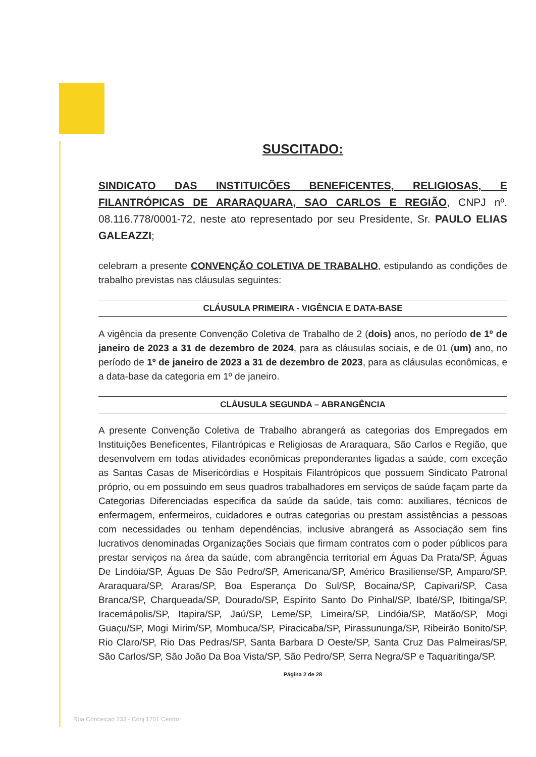SUSCITADO:
SINDICATO DAS INSTITUICÕES BENEFICENTES, RELIGIOSAS, E FILANTRÓPICAS DE ARARAQUARA, SAO CARLOS E REGIÃO, CNPJ nº. 08.116.778/0001-72, neste ato representado por seu Presidente, Sr. PAULO ELIAS GALEAZZI;
celebram a presente CONVENÇÃO COLETIVA DE TRABALHO, estipulando as condições de trabalho previstas nas cláusulas seguintes:
CLÁUSULA PRIMEIRA - VIGÊNCIA E DATA-BASE
A vigência da presente Convenção Coletiva de Trabalho de 2 (dois) anos, no período de 1º de janeiro de 2023 a 31 de dezembro de 2024, para as cláusulas sociais, e de 01 (um) ano, no período de 1º de janeiro de 2023 a 31 de dezembro de 2023, para as cláusulas econômicas, e a data-base da categoria em 1º de janeiro.
CLÁUSULA SEGUNDA – ABRANGÊNCIA
A presente Convenção Coletiva de Trabalho abrangerá as categorias dos Empregados em Instituições Beneficentes, Filantrópicas e Religiosas de Araraquara, São Carlos e Região, que desenvolvem em todas atividades econômicas preponderantes ligadas a saúde, com exceção as Santas Casas de Misericórdias e Hospitais Filantrópicos que possuem Sindicato Patronal próprio, ou em possuindo em seus quadros trabalhadores em serviços de saúde façam parte da Categorias Diferenciadas especifica da saúde da saúde, tais como: auxiliares, técnicos de enfermagem, enfermeiros, cuidadores e outras categorias ou prestam assistências a pessoas com necessidades ou tenham dependências, inclusive abrangerá as Associação sem fins lucrativos denominadas Organizações Sociais que firmam contratos com o poder públicos para prestar serviços na área da saúde, com abrangência territorial em Águas Da Prata/SP, Águas De Lindóia/SP, Águas De São Pedro/SP, Americana/SP, Américo Brasiliense/SP, Amparo/SP, Araraquara/SP, Araras/SP, Boa Esperança Do Sul/SP, Bocaina/SP, Capivari/SP, Casa Branca/SP, Charqueada/SP, Dourado/SP, Espírito Santo Do Pinhal/SP, Ibaté/SP, Ibitinga/SP, Iracemápolis/SP, Itapira/SP, Jaú/SP, Leme/SP, Limeira/SP, Lindóia/SP, Matão/SP, Mogi Guaçu/SP, Mogi Mirim/SP, Mombuca/SP, Piracicaba/SP, Pirassununga/SP, Ribeirão Bonito/SP, Rio Claro/SP, Rio Das Pedras/SP, Santa Barbara D Oeste/SP, Santa Cruz Das Palmeiras/SP, São Carlos/SP, São João Da Boa Vista/SP, São Pedro/SP, Serra Negra/SP e Taquaritinga/SP.
Página 2 de 28
Rua Conceicao 233 - Conj 1701 Centro